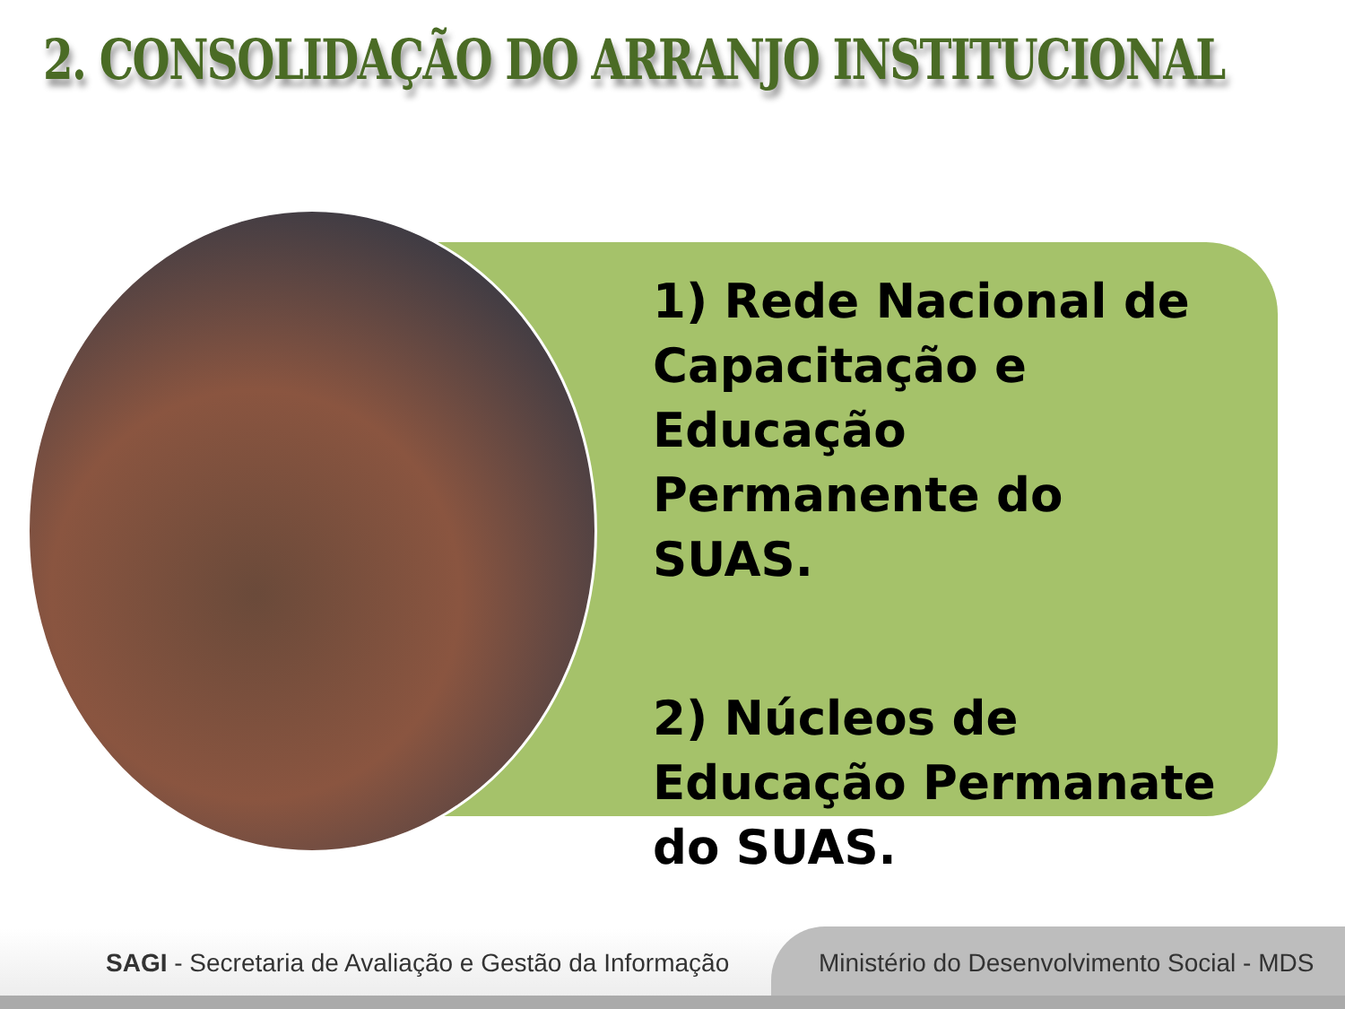2. CONSOLIDAÇÃO DO ARRANJO INSTITUCIONAL
1) Rede Nacional de Capacitação e Educação Permanente do SUAS.
2) Núcleos de Educação Permanate do SUAS.
SAGI - Secretaria de Avaliação e Gestão da Informação
Ministério do Desenvolvimento Social - MDS